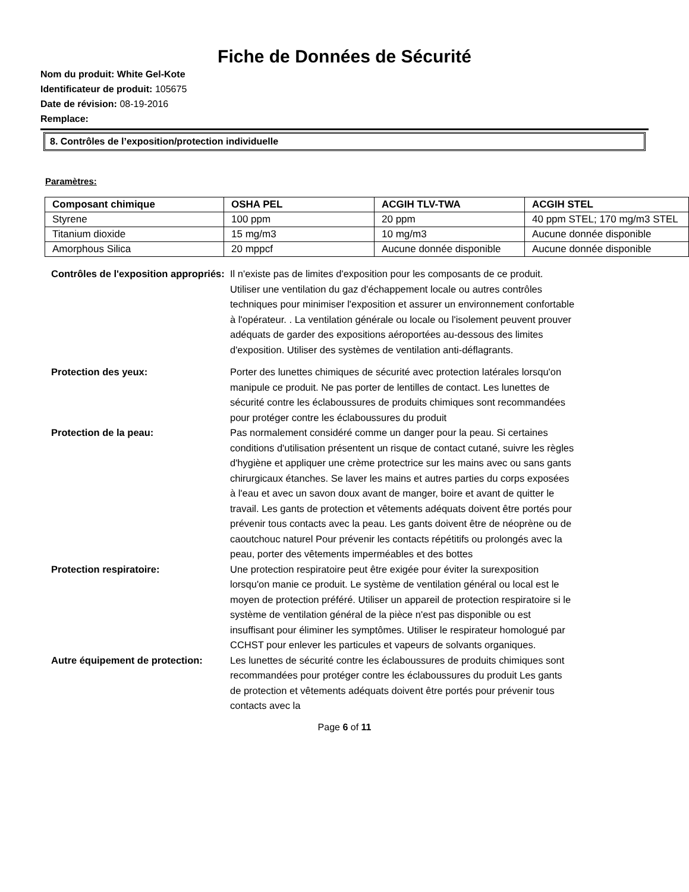Fiche de Données de Sécurité
Nom du produit: White Gel-Kote
Identificateur de produit: 105675
Date de révision: 08-19-2016
Remplace:
8. Contrôles de l’exposition/protection individuelle
Paramètres:
| Composant chimique | OSHA PEL | ACGIH TLV-TWA | ACGIH STEL |
| --- | --- | --- | --- |
| Styrene | 100 ppm | 20 ppm | 40 ppm STEL; 170 mg/m3 STEL |
| Titanium dioxide | 15 mg/m3 | 10 mg/m3 | Aucune donnée disponible |
| Amorphous Silica | 20 mppcf | Aucune donnée disponible | Aucune donnée disponible |
Contrôles de l'exposition appropriés:
Il n'existe pas de limites d'exposition pour les composants de ce produit. Utiliser une ventilation du gaz d'échappement locale ou autres contrôles techniques pour minimiser l'exposition et assurer un environnement confortable à l'opérateur. . La ventilation générale ou locale ou l'isolement peuvent prouver adéquats de garder des expositions aéroportées au-dessous des limites d'exposition. Utiliser des systèmes de ventilation anti-déflagrants.
Protection des yeux: Porter des lunettes chimiques de sécurité avec protection latérales lorsqu'on manipule ce produit. Ne pas porter de lentilles de contact. Les lunettes de sécurité contre les éclaboussures de produits chimiques sont recommandées pour protéger contre les éclaboussures du produit
Protection de la peau: Pas normalement considéré comme un danger pour la peau. Si certaines conditions d'utilisation présentent un risque de contact cutané, suivre les règles d'hygiène et appliquer une crème protectrice sur les mains avec ou sans gants chirurgicaux étanches. Se laver les mains et autres parties du corps exposées à l'eau et avec un savon doux avant de manger, boire et avant de quitter le travail. Les gants de protection et vêtements adéquats doivent être portés pour prévenir tous contacts avec la peau. Les gants doivent être de néoprène ou de caoutchouc naturel Pour prévenir les contacts répétitifs ou prolongés avec la peau, porter des vêtements imperméables et des bottes
Protection respiratoire: Une protection respiratoire peut être exigée pour éviter la surexposition lorsqu'on manie ce produit. Le système de ventilation général ou local est le moyen de protection préféré. Utiliser un appareil de protection respiratoire si le système de ventilation général de la pièce n'est pas disponible ou est insuffisant pour éliminer les symptômes. Utiliser le respirateur homologué par CCHST pour enlever les particules et vapeurs de solvants organiques.
Autre équipement de protection:
Les lunettes de sécurité contre les éclaboussures de produits chimiques sont recommandées pour protéger contre les éclaboussures du produit Les gants de protection et vêtements adéquats doivent être portés pour prévenir tous contacts avec la
Page 6 of 11